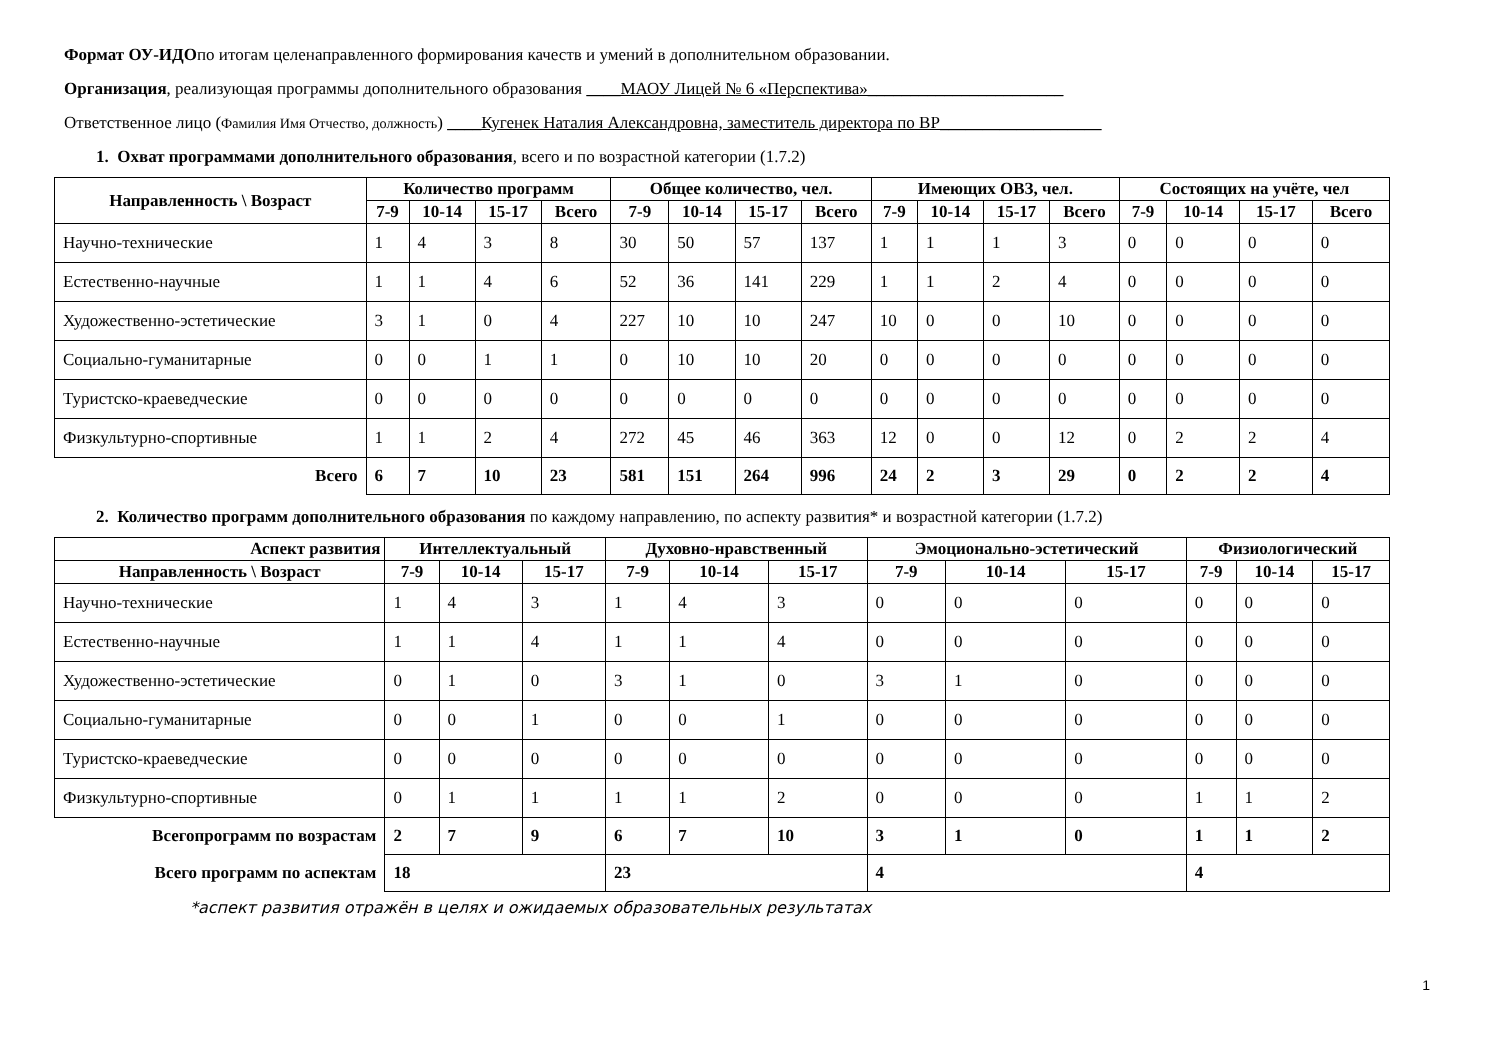Формат ОУ-ИДОпо итогам целенаправленного формирования качеств и умений в дополнительном образовании.
Организация, реализующая программы дополнительного образования ____МАОУ Лицей № 6 «Перспектива»_______________________
Ответственное лицо (Фамилия Имя Отчество, должность) ____Кугенек Наталия Александровна, заместитель директора по ВР___________________
1. Охват программами дополнительного образования, всего и по возрастной категории (1.7.2)
| Направленность \ Возраст | Количество программ | | | | Общее количество, чел. | | | | Имеющих ОВЗ, чел. | | | | Состоящих на учёте, чел | | | |
| --- | --- | --- | --- | --- | --- | --- | --- | --- | --- | --- | --- | --- | --- | --- | --- | --- |
| | 7-9 | 10-14 | 15-17 | Всего | 7-9 | 10-14 | 15-17 | Всего | 7-9 | 10-14 | 15-17 | Всего | 7-9 | 10-14 | 15-17 | Всего |
| Научно-технические | 1 | 4 | 3 | 8 | 30 | 50 | 57 | 137 | 1 | 1 | 1 | 3 | 0 | 0 | 0 | 0 |
| Естественно-научные | 1 | 1 | 4 | 6 | 52 | 36 | 141 | 229 | 1 | 1 | 2 | 4 | 0 | 0 | 0 | 0 |
| Художественно-эстетические | 3 | 1 | 0 | 4 | 227 | 10 | 10 | 247 | 10 | 0 | 0 | 10 | 0 | 0 | 0 | 0 |
| Социально-гуманитарные | 0 | 0 | 1 | 1 | 0 | 10 | 10 | 20 | 0 | 0 | 0 | 0 | 0 | 0 | 0 | 0 |
| Туристско-краеведческие | 0 | 0 | 0 | 0 | 0 | 0 | 0 | 0 | 0 | 0 | 0 | 0 | 0 | 0 | 0 | 0 |
| Физкультурно-спортивные | 1 | 1 | 2 | 4 | 272 | 45 | 46 | 363 | 12 | 0 | 0 | 12 | 0 | 2 | 2 | 4 |
| Всего | 6 | 7 | 10 | 23 | 581 | 151 | 264 | 996 | 24 | 2 | 3 | 29 | 0 | 2 | 2 | 4 |
2. Количество программ дополнительного образования по каждому направлению, по аспекту развития* и возрастной категории (1.7.2)
| Аспект развития | Интеллектуальный | | | Духовно-нравственный | | | Эмоционально-эстетический | | | Физиологический | | |
| --- | --- | --- | --- | --- | --- | --- | --- | --- | --- | --- | --- | --- |
| Направленность \ Возраст | 7-9 | 10-14 | 15-17 | 7-9 | 10-14 | 15-17 | 7-9 | 10-14 | 15-17 | 7-9 | 10-14 | 15-17 |
| Научно-технические | 1 | 4 | 3 | 1 | 4 | 3 | 0 | 0 | 0 | 0 | 0 | 0 |
| Естественно-научные | 1 | 1 | 4 | 1 | 1 | 4 | 0 | 0 | 0 | 0 | 0 | 0 |
| Художественно-эстетические | 0 | 1 | 0 | 3 | 1 | 0 | 3 | 1 | 0 | 0 | 0 | 0 |
| Социально-гуманитарные | 0 | 0 | 1 | 0 | 0 | 1 | 0 | 0 | 0 | 0 | 0 | 0 |
| Туристско-краеведческие | 0 | 0 | 0 | 0 | 0 | 0 | 0 | 0 | 0 | 0 | 0 | 0 |
| Физкультурно-спортивные | 0 | 1 | 1 | 1 | 1 | 2 | 0 | 0 | 0 | 1 | 1 | 2 |
| Всегопрограмм по возрастам | 2 | 7 | 9 | 6 | 7 | 10 | 3 | 1 | 0 | 1 | 1 | 2 |
| Всего программ по аспектам | 18 | | | 23 | | | 4 | | | 4 | | |
*аспект развития отражён в целях и ожидаемых образовательных результатах
1